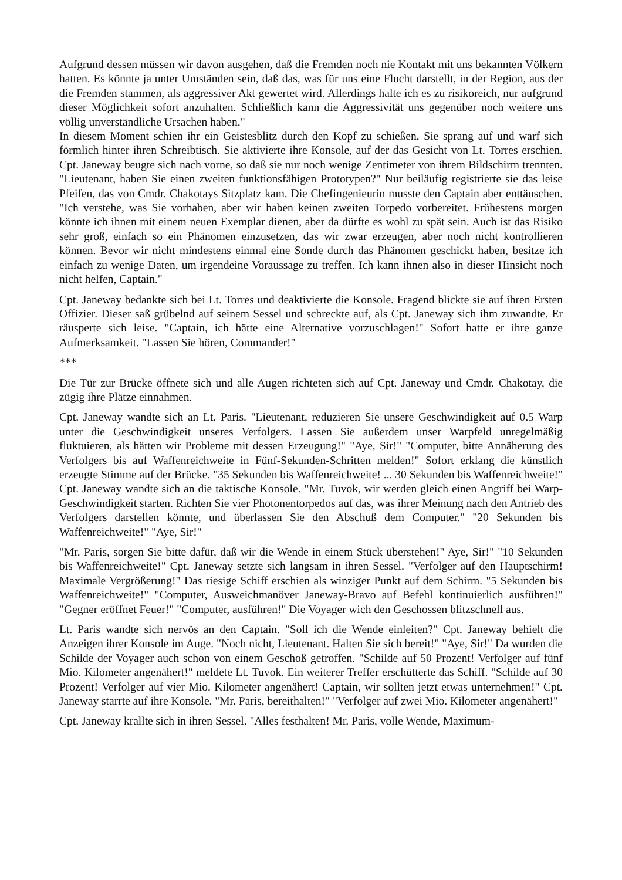Aufgrund dessen müssen wir davon ausgehen, daß die Fremden noch nie Kontakt mit uns bekannten Völkern hatten. Es könnte ja unter Umständen sein, daß das, was für uns eine Flucht darstellt, in der Region, aus der die Fremden stammen, als aggressiver Akt gewertet wird. Allerdings halte ich es zu risikoreich, nur aufgrund dieser Möglichkeit sofort anzuhalten. Schließlich kann die Aggressivität uns gegenüber noch weitere uns völlig unverständliche Ursachen haben."
In diesem Moment schien ihr ein Geistesblitz durch den Kopf zu schießen. Sie sprang auf und warf sich förmlich hinter ihren Schreibtisch. Sie aktivierte ihre Konsole, auf der das Gesicht von Lt. Torres erschien. Cpt. Janeway beugte sich nach vorne, so daß sie nur noch wenige Zentimeter von ihrem Bildschirm trennten. "Lieutenant, haben Sie einen zweiten funktionsfähigen Prototypen?" Nur beiläufig registrierte sie das leise Pfeifen, das von Cmdr. Chakotays Sitzplatz kam. Die Chefingenieurin musste den Captain aber enttäuschen. "Ich verstehe, was Sie vorhaben, aber wir haben keinen zweiten Torpedo vorbereitet. Frühestens morgen könnte ich ihnen mit einem neuen Exemplar dienen, aber da dürfte es wohl zu spät sein. Auch ist das Risiko sehr groß, einfach so ein Phänomen einzusetzen, das wir zwar erzeugen, aber noch nicht kontrollieren können. Bevor wir nicht mindestens einmal eine Sonde durch das Phänomen geschickt haben, besitze ich einfach zu wenige Daten, um irgendeine Voraussage zu treffen. Ich kann ihnen also in dieser Hinsicht noch nicht helfen, Captain."
Cpt. Janeway bedankte sich bei Lt. Torres und deaktivierte die Konsole. Fragend blickte sie auf ihren Ersten Offizier. Dieser saß grübelnd auf seinem Sessel und schreckte auf, als Cpt. Janeway sich ihm zuwandte. Er räusperte sich leise. "Captain, ich hätte eine Alternative vorzuschlagen!" Sofort hatte er ihre ganze Aufmerksamkeit. "Lassen Sie hören, Commander!"
***
Die Tür zur Brücke öffnete sich und alle Augen richteten sich auf Cpt. Janeway und Cmdr. Chakotay, die zügig ihre Plätze einnahmen.
Cpt. Janeway wandte sich an Lt. Paris. "Lieutenant, reduzieren Sie unsere Geschwindigkeit auf 0.5 Warp unter die Geschwindigkeit unseres Verfolgers. Lassen Sie außerdem unser Warpfeld unregelmäßig fluktuieren, als hätten wir Probleme mit dessen Erzeugung!" "Aye, Sir!" "Computer, bitte Annäherung des Verfolgers bis auf Waffenreichweite in Fünf-Sekunden-Schritten melden!" Sofort erklang die künstlich erzeugte Stimme auf der Brücke. "35 Sekunden bis Waffenreichweite! ... 30 Sekunden bis Waffenreichweite!" Cpt. Janeway wandte sich an die taktische Konsole. "Mr. Tuvok, wir werden gleich einen Angriff bei Warp-Geschwindigkeit starten. Richten Sie vier Photonentorpedos auf das, was ihrer Meinung nach den Antrieb des Verfolgers darstellen könnte, und überlassen Sie den Abschuß dem Computer." "20 Sekunden bis Waffenreichweite!" "Aye, Sir!"
"Mr. Paris, sorgen Sie bitte dafür, daß wir die Wende in einem Stück überstehen!" Aye, Sir!" "10 Sekunden bis Waffenreichweite!" Cpt. Janeway setzte sich langsam in ihren Sessel. "Verfolger auf den Hauptschirm! Maximale Vergrößerung!" Das riesige Schiff erschien als winziger Punkt auf dem Schirm. "5 Sekunden bis Waffenreichweite!" "Computer, Ausweichmanöver Janeway-Bravo auf Befehl kontinuierlich ausführen!" "Gegner eröffnet Feuer!" "Computer, ausführen!" Die Voyager wich den Geschossen blitzschnell aus.
Lt. Paris wandte sich nervös an den Captain. "Soll ich die Wende einleiten?" Cpt. Janeway behielt die Anzeigen ihrer Konsole im Auge. "Noch nicht, Lieutenant. Halten Sie sich bereit!" "Aye, Sir!" Da wurden die Schilde der Voyager auch schon von einem Geschoß getroffen. "Schilde auf 50 Prozent! Verfolger auf fünf Mio. Kilometer angenähert!" meldete Lt. Tuvok. Ein weiterer Treffer erschütterte das Schiff. "Schilde auf 30 Prozent! Verfolger auf vier Mio. Kilometer angenähert! Captain, wir sollten jetzt etwas unternehmen!" Cpt. Janeway starrte auf ihre Konsole. "Mr. Paris, bereithalten!" "Verfolger auf zwei Mio. Kilometer angenähert!"
Cpt. Janeway krallte sich in ihren Sessel. "Alles festhalten! Mr. Paris, volle Wende, Maximum-